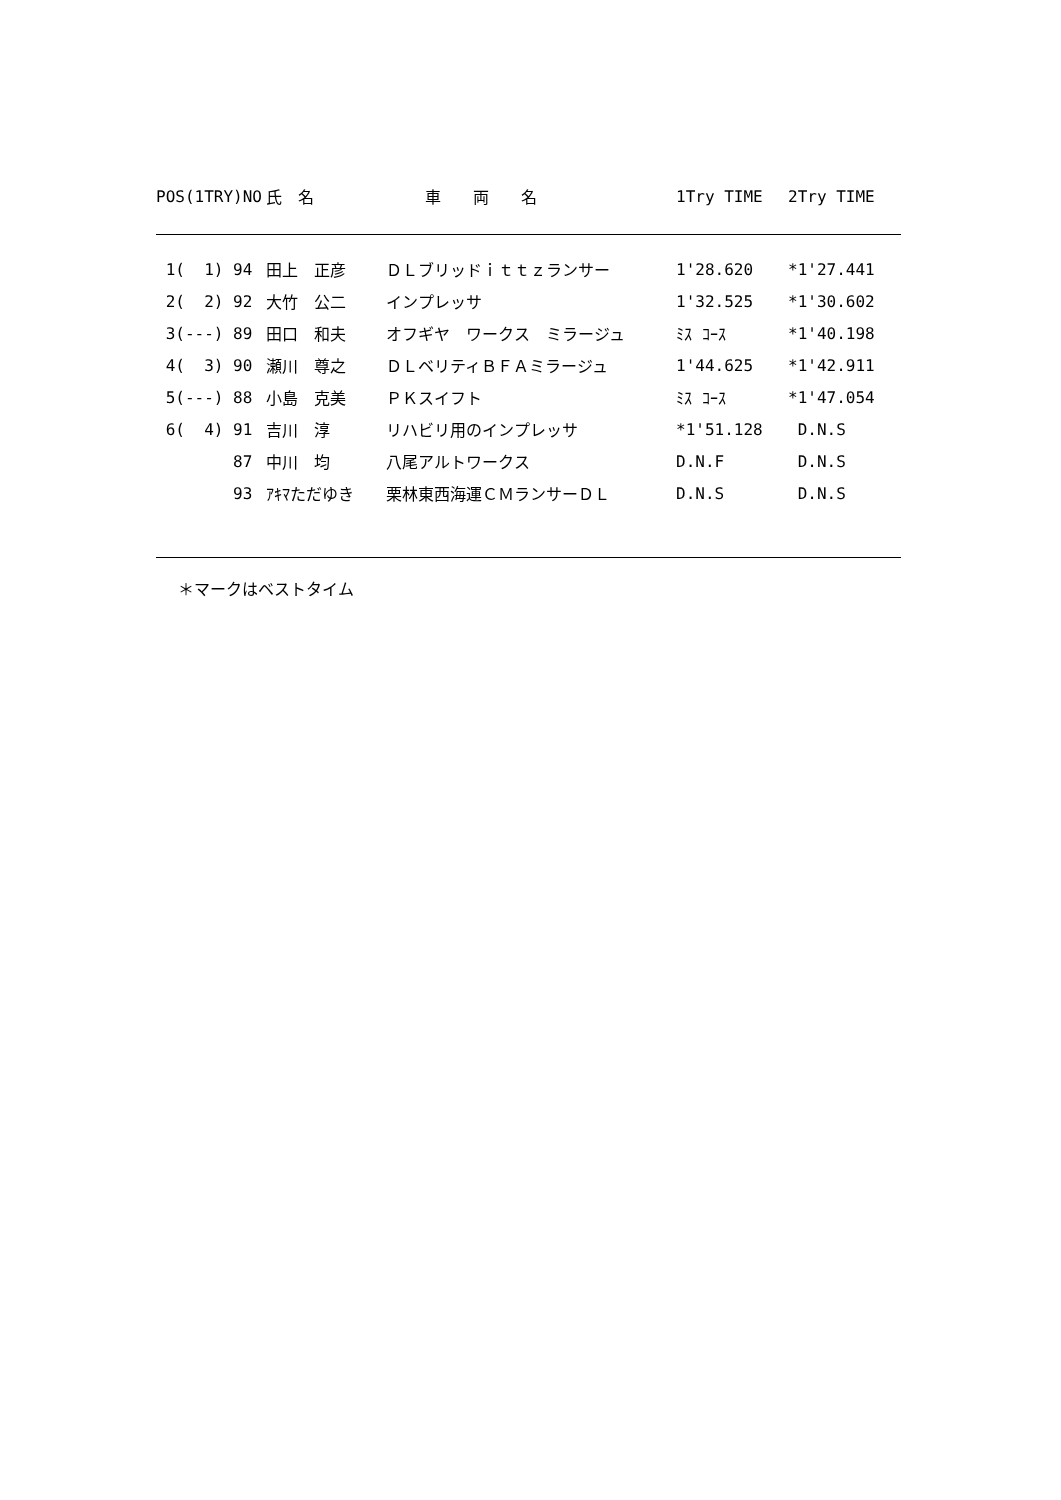| POS(1TRY)NO | 氏 名 | 車 両 名 | 1Try TIME | 2Try TIME |
| --- | --- | --- | --- | --- |
| 1( 1) 94 | 田上 正彦 | ＤＬブリッドｉｔｔｚランサー | 1'28.620 | *1'27.441 |
| 2( 2) 92 | 大竹 公二 | インプレッサ | 1'32.525 | *1'30.602 |
| 3(---) 89 | 田口 和夫 | オフギヤ ワークス ミラージュ | ﾐｽ ｺｰｽ | *1'40.198 |
| 4( 3) 90 | 瀬川 尊之 | ＤＬベリティＢＦＡミラージュ | 1'44.625 | *1'42.911 |
| 5(---) 88 | 小島 克美 | ＰＫスイフト | ﾐｽ ｺｰｽ | *1'47.054 |
| 6( 4) 91 | 吉川 淳 | リハビリ用のインプレッサ | *1'51.128 | D.N.S |
| 87 | 中川 均 | 八尾アルトワークス | D.N.F | D.N.S |
| 93 | ｱｷﾏただゆき | 栗林東西海運ＣＭランサーＤＬ | D.N.S | D.N.S |
＊マークはベストタイム